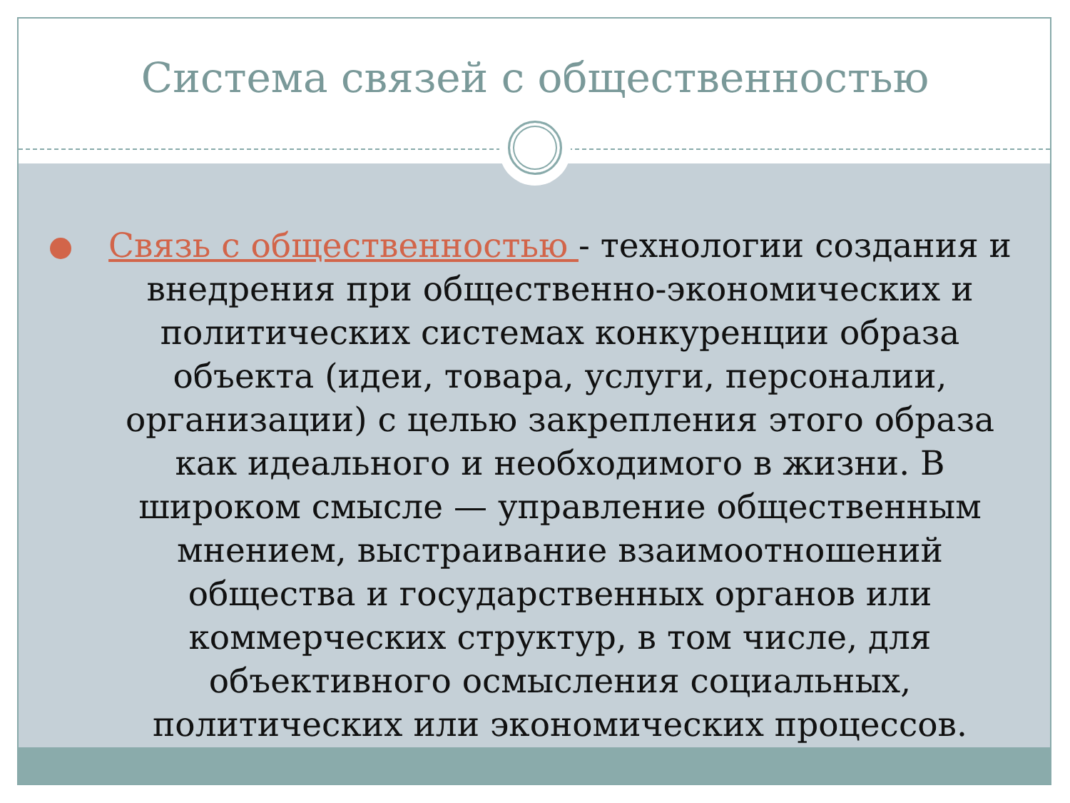Система связей с общественностью
Связь с общественностью - технологии создания и внедрения при общественно-экономических и политических системах конкуренции образа объекта (идеи, товара, услуги, персоналии, организации) с целью закрепления этого образа как идеального и необходимого в жизни. В широком смысле — управление общественным мнением, выстраивание взаимоотношений общества и государственных органов или коммерческих структур, в том числе, для объективного осмысления социальных, политических или экономических процессов.